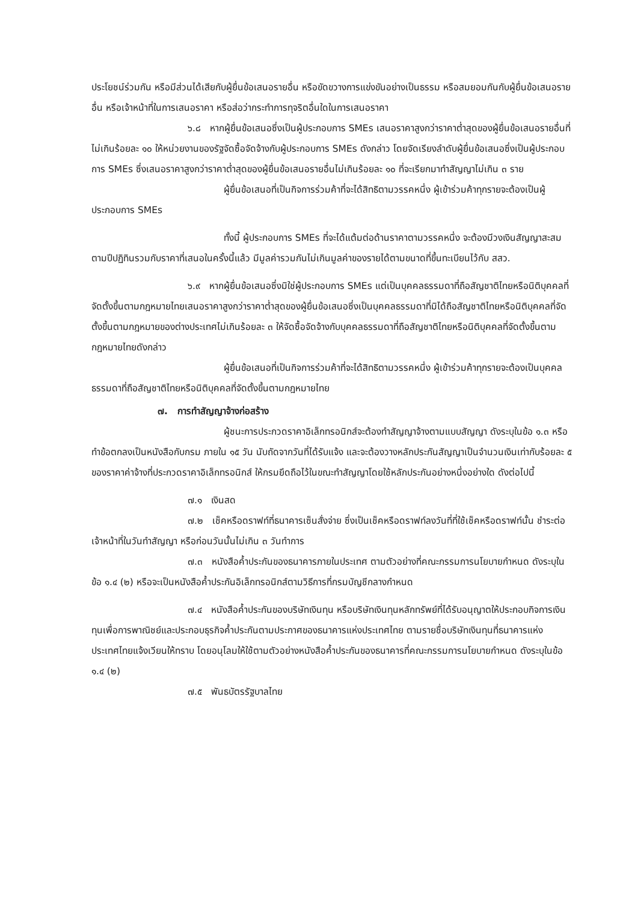ประโยชน์ร่วมกัน หรือมีส่วนได้เสียกับผู้ยื่นข้อเสนอรายอื่น หรือขัดขวางการแข่งขันอย่างเป็นธรรม หรือสมยอมกันกับผู้ยื่นข้อเสนอรายอื่น หรือเจ้าหน้าที่ในการเสนอราคา หรือส่อว่ากระทำการทุจริตอื่นใดในการเสนอราคา
๖.๘ หากผู้ยื่นข้อเสนอซึ่งเป็นผู้ประกอบการ SMEs เสนอราคาสูงกว่าราคาต่ำสุดของผู้ยื่นข้อเสนอรายอื่นที่ไม่เกินร้อยละ ๑๐ ให้หน่วยงานของรัฐจัดซื้อจัดจ้างกับผู้ประกอบการ SMEs ดังกล่าว โดยจัดเรียงลำดับผู้ยื่นข้อเสนอซึ่งเป็นผู้ประกอบการ SMEs ซึ่งเสนอราคาสูงกว่าราคาต่ำสุดของผู้ยื่นข้อเสนอรายอื่นไม่เกินร้อยละ ๑๐ ที่จะเรียกมาทำสัญญาไม่เกิน ๓ ราย
ผู้ยื่นข้อเสนอที่เป็นกิจการร่วมค้าที่จะได้สิทธิตามวรรคหนึ่ง ผู้เข้าร่วมค้าทุกรายจะต้องเป็นผู้ประกอบการ SMEs
ทั้งนี้ ผู้ประกอบการ SMEs ที่จะได้แต้มต่อด้านราคาตามวรรคหนึ่ง จะต้องมีวงเงินสัญญาสะสมตามปีปฏิทินรวมกับราคาที่เสนอในครั้งนี้แล้ว มีมูลค่ารวมกันไม่เกินมูลค่าของรายได้ตามขนาดที่ขึ้นทะเบียนไว้กับ สสว.
๖.๙ หากผู้ยื่นข้อเสนอซึ่งมิใช่ผู้ประกอบการ SMEs แต่เป็นบุคคลธรรมดาที่ถือสัญชาติไทยหรือนิติบุคคลที่จัดตั้งขึ้นตามกฎหมายไทยเสนอราคาสูงกว่าราคาต่ำสุดของผู้ยื่นข้อเสนอซึ่งเป็นบุคคลธรรมดาที่มิได้ถือสัญชาติไทยหรือนิติบุคคลที่จัดตั้งขึ้นตามกฎหมายของต่างประเทศไม่เกินร้อยละ ๓ ให้จัดซื้อจัดจ้างกับบุคคลธรรมดาที่ถือสัญชาติไทยหรือนิติบุคคลที่จัดตั้งขึ้นตามกฎหมายไทยดังกล่าว
ผู้ยื่นข้อเสนอที่เป็นกิจการร่วมค้าที่จะได้สิทธิตามวรรคหนึ่ง ผู้เข้าร่วมค้าทุกรายจะต้องเป็นบุคคลธรรมดาที่ถือสัญชาติไทยหรือนิติบุคคลที่จัดตั้งขึ้นตามกฎหมายไทย
๗. การทำสัญญาจ้างก่อสร้าง
ผู้ชนะการประกวดราคาอิเล็กทรอนิกส์จะต้องทำสัญญาจ้างตามแบบสัญญา ดังระบุในข้อ ๑.๓ หรือทำข้อตกลงเป็นหนังสือกับกรม ภายใน ๑๕ วัน นับถัดจากวันที่ได้รับแจ้ง และจะต้องวางหลักประกันสัญญาเป็นจำนวนเงินเท่ากับร้อยละ ๕ ของราคาค่าจ้างที่ประกวดราคาอิเล็กทรอนิกส์ ให้กรมยึดถือไว้ในขณะทำสัญญาโดยใช้หลักประกันอย่างหนึ่งอย่างใด ดังต่อไปนี้
๗.๑ เงินสด
๗.๒ เช็คหรือดราฟท์ที่ธนาคารเซ็นสั่งจ่าย ซึ่งเป็นเช็คหรือดราฟท์ลงวันที่ที่ใช้เช็คหรือดราฟท์นั้น ชำระต่อเจ้าหน้าที่ในวันทำสัญญา หรือก่อนวันนั้นไม่เกิน ๓ วันทำการ
๗.๓ หนังสือค้ำประกันของธนาคารภายในประเทศ ตามตัวอย่างที่คณะกรรมการนโยบายกำหนด ดังระบุในข้อ ๑.๔ (๒) หรือจะเป็นหนังสือค้ำประกันอิเล็กทรอนิกส์ตามวิธีการที่กรมบัญชีกลางกำหนด
๗.๔ หนังสือค้ำประกันของบริษัทเงินทุน หรือบริษัทเงินทุนหลักทรัพย์ที่ได้รับอนุญาตให้ประกอบกิจการเงินทุนเพื่อการพาณิชย์และประกอบธุรกิจค้ำประกันตามประกาศของธนาคารแห่งประเทศไทย ตามรายชื่อบริษัทเงินทุนที่ธนาคารแห่งประเทศไทยแจ้งเวียนให้ทราบ โดยอนุโลมให้ใช้ตามตัวอย่างหนังสือค้ำประกันของธนาคารที่คณะกรรมการนโยบายกำหนด ดังระบุในข้อ ๑.๔ (๒)
๗.๕ พันธบัตรรัฐบาลไทย